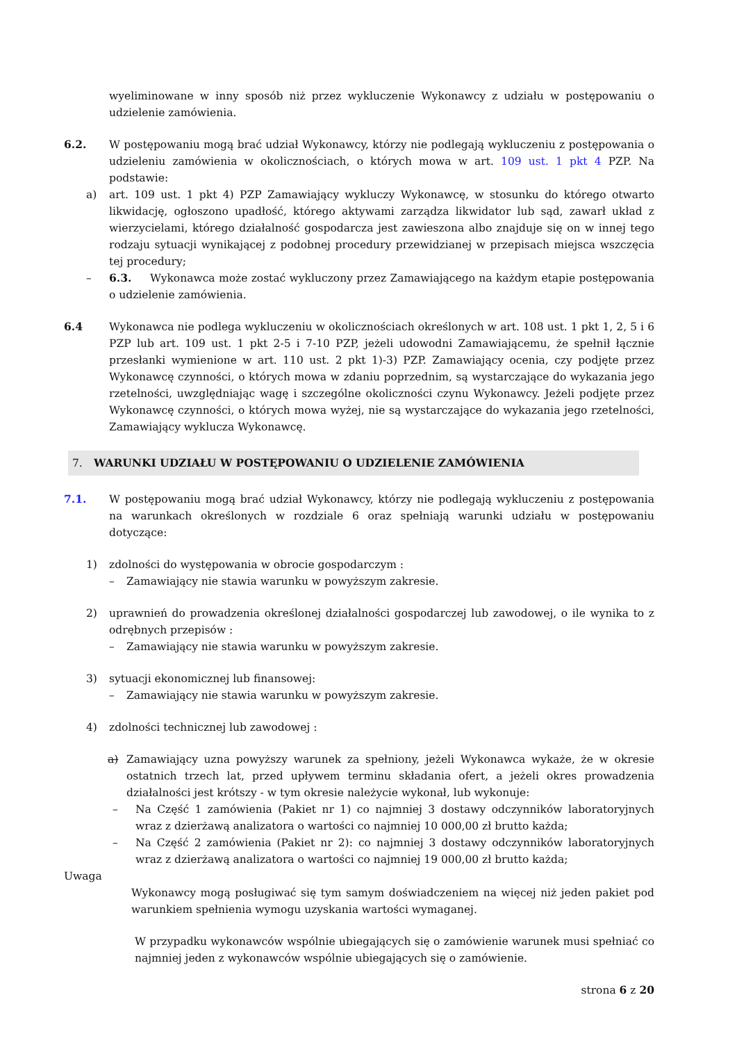wyeliminowane w inny sposób niż przez wykluczenie Wykonawcy z udziału w postępowaniu o udzielenie zamówienia.
6.2. W postępowaniu mogą brać udział Wykonawcy, którzy nie podlegają wykluczeniu z postępowania o udzieleniu zamówienia w okolicznościach, o których mowa w art. 109 ust. 1 pkt 4 PZP. Na podstawie:
a) art. 109 ust. 1 pkt 4) PZP Zamawiający wykluczy Wykonawcę, w stosunku do którego otwarto likwidację, ogłoszono upadłość, którego aktywami zarządza likwidator lub sąd, zawarł układ z wierzycielami, którego działalność gospodarcza jest zawieszona albo znajduje się on w innej tego rodzaju sytuacji wynikającej z podobnej procedury przewidzianej w przepisach miejsca wszczęcia tej procedury;
– 6.3. Wykonawca może zostać wykluczony przez Zamawiającego na każdym etapie postępowania o udzielenie zamówienia.
6.4 Wykonawca nie podlega wykluczeniu w okolicznościach określonych w art. 108 ust. 1 pkt 1, 2, 5 i 6 PZP lub art. 109 ust. 1 pkt 2-5 i 7-10 PZP, jeżeli udowodni Zamawiającemu, że spełnił łącznie przesłanki wymienione w art. 110 ust. 2 pkt 1)-3) PZP. Zamawiający ocenia, czy podjęte przez Wykonawcę czynności, o których mowa w zdaniu poprzednim, są wystarczające do wykazania jego rzetelności, uwzględniając wagę i szczególne okoliczności czynu Wykonawcy. Jeżeli podjęte przez Wykonawcę czynności, o których mowa wyżej, nie są wystarczające do wykazania jego rzetelności, Zamawiający wyklucza Wykonawcę.
7. WARUNKI UDZIAŁU W POSTĘPOWANIU O UDZIELENIE ZAMÓWIENIA
7.1. W postępowaniu mogą brać udział Wykonawcy, którzy nie podlegają wykluczeniu z postępowania na warunkach określonych w rozdziale 6 oraz spełniają warunki udziału w postępowaniu dotyczące:
1) zdolności do występowania w obrocie gospodarczym :
– Zamawiający nie stawia warunku w powyższym zakresie.
2) uprawnień do prowadzenia określonej działalności gospodarczej lub zawodowej, o ile wynika to z odrębnych przepisów :
– Zamawiający nie stawia warunku w powyższym zakresie.
3) sytuacji ekonomicznej lub finansowej:
– Zamawiający nie stawia warunku w powyższym zakresie.
4) zdolności technicznej lub zawodowej :
a) Zamawiający uzna powyższy warunek za spełniony, jeżeli Wykonawca wykaże, że w okresie ostatnich trzech lat, przed upływem terminu składania ofert, a jeżeli okres prowadzenia działalności jest krótszy - w tym okresie należycie wykonał, lub wykonuje:
– Na Część 1 zamówienia (Pakiet nr 1) co najmniej 3 dostawy odczynników laboratoryjnych wraz z dzierżawą analizatora o wartości co najmniej 10 000,00 zł brutto każda;
– Na Część 2 zamówienia (Pakiet nr 2): co najmniej 3 dostawy odczynników laboratoryjnych wraz z dzierżawą analizatora o wartości co najmniej 19 000,00 zł brutto każda;
Uwaga
Wykonawcy mogą posługiwać się tym samym doświadczeniem na więcej niż jeden pakiet pod warunkiem spełnienia wymogu uzyskania wartości wymaganej.
W przypadku wykonawców wspólnie ubiegających się o zamówienie warunek musi spełniać co najmniej jeden z wykonawców wspólnie ubiegających się o zamówienie.
strona 6 z 20